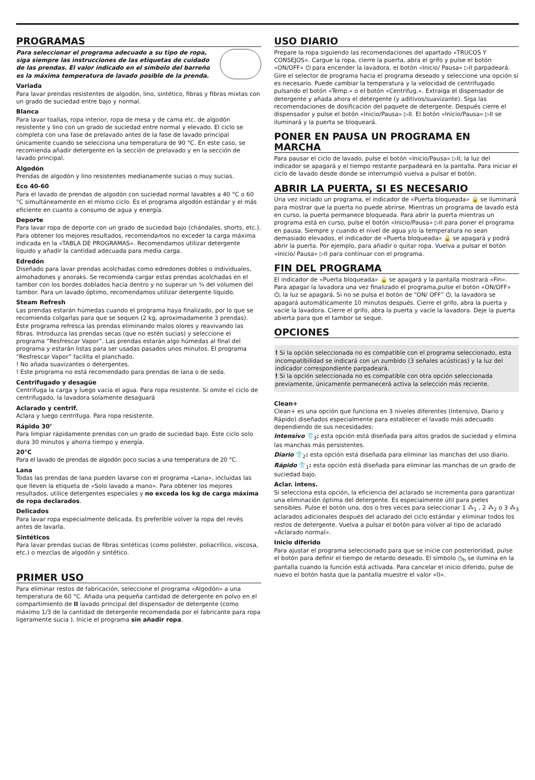PROGRAMAS
Para seleccionar el programa adecuado a su tipo de ropa, siga siempre las instrucciones de las etiquetas de cuidado de las prendas. El valor indicado en el símbolo del barreño es la máxima temperatura de lavado posible de la prenda.
Variada
Para lavar prendas resistentes de algodón, lino, sintético, fibras y fibras mixtas con un grado de suciedad entre bajo y normal.
Blanca
Para lavar toallas, ropa interior, ropa de mesa y de cama etc. de algodón resistente y lino con un grado de suciedad entre normal y elevado. El ciclo se completa con una fase de prelavado antes de la fase de lavado principal únicamente cuando se selecciona una temperatura de 90 °C. En este caso, se recomienda añadir detergente en la sección de prelavado y en la sección de lavado principal.
Algodón
Prendas de algodón y lino resistentes medianamente sucias o muy sucias.
Eco 40-60
Para el lavado de prendas de algodón con suciedad normal lavables a 40 °C o 60 °C simultáneamente en el mismo ciclo. Es el programa algodón estándar y el más eficiente en cuanto a consumo de agua y energía.
Deporte
Para lavar ropa de deporte con un grado de suciedad bajo (chándales, shorts, etc.). Para obtener los mejores resultados, recomendamos no exceder la carga máxima indicada en la «TABLA DE PROGRAMAS». Recomendamos utilizar detergente líquido y añadir la cantidad adecuada para media carga.
Edredón
Diseñado para lavar prendas acolchadas como edredones dobles o individuales, almohadones y anoraks. Se recomienda cargar estas prendas acolchadas en el tambor con los bordes doblados hacia dentro y no superar un ¾ del volumen del tambor. Para un lavado óptimo, recomendamos utilizar detergente líquido.
Steam Refresh
Las prendas estarán húmedas cuando el programa haya finalizado, por lo que se recomienda colgarlas para que se sequen (2 kg, aproximadamente 3 prendas). Este programa refresca las prendas eliminando malos olores y reavivando las fibras. Introduzca las prendas secas (que no estén sucias) y seleccione el programa “Resfrescar Vapor”. Las prendas estarán algo húmedas al final del programa y estarán listas para ser usadas pasados unos minutos. El programa “Resfrescar Vapor” facilita el planchado.
! No añada suavizantes o detergentes.
! Este programa no está recomendado para prendas de lana o de seda.
Centrifugado y desagüe
Centrifuga la carga y luego vacía el agua. Para ropa resistente. Si omite el ciclo de centrifugado, la lavadora solamente desaguará
Aclarado y centrif.
Aclara y luego centrifuga. Para ropa resistente.
Rápido 30’
Para limpiar rápidamente prendas con un grado de suciedad bajo. Este ciclo solo dura 30 minutos y ahorra tiempo y energía.
20°C
Para el lavado de prendas de algodón poco sucias a una temperatura de 20 °C.
Lana
Todas las prendas de lana pueden lavarse con el programa «Lana», incluidas las que lleven la etiqueta de «Solo lavado a mano». Para obtener los mejores resultados, utilice detergentes especiales y no exceda los kg de carga máxima de ropa declarados.
Delicados
Para lavar ropa especialmente delicada. Es preferible volver la ropa del revés antes de lavarla.
Sintéticos
Para lavar prendas sucias de fibras sintéticas (como poliéster, poliacrílico, viscosa, etc.) o mezclas de algodón y sintético.
PRIMER USO
Para eliminar restos de fabricación, seleccione el programa «Algodón» a una temperatura de 60 °C. Añada una pequeña cantidad de detergente en polvo en el compartimiento de II lavado principal del dispensador de detergente (como máximo 1/3 de la cantidad de detergente recomendada por el fabricante para ropa ligeramente sucia ). Inicie el programa sin añadir ropa.
USO DIARIO
Prepare la ropa siguiendo las recomendaciones del apartado «TRUCOS Y CONSEJOS». Cargue la ropa, cierre la puerta, abra el grifo y pulse el botón «ON/OFF» ⏻ para encender la lavadora, el botón «Inicio/ Pausa» ▷II parpadeará. Gire el selector de programa hacia el programa deseado y seleccione una opción si es necesario. Puede cambiar la temperatura y la velocidad de centrifugado pulsando el botón «Temp.» o el botón «Centrifug.». Extraiga el dispensador de detergente y añada ahora el detergente (y aditivos/suavizante). Siga las recomendaciones de dosificación del paquete de detergente. Después cierre el dispensador y pulse el botón «Inicio/Pausa» ▷II. El botón «Inicio/Pausa» ▷II se iluminará y la puerta se bloqueará.
PONER EN PAUSA UN PROGRAMA EN MARCHA
Para pausar el ciclo de lavado, pulse el botón «Inicio/Pausa» ▷II; la luz del indicador se apagará y el tiempo restante parpadeará en la pantalla. Para iniciar el ciclo de lavado desde donde se interrumpió vuelva a pulsar el botón.
ABRIR LA PUERTA, SI ES NECESARIO
Una vez iniciado un programa, el indicador de «Puerta bloqueada» 🔒 se iluminará para mostrar que la puerta no puede abrirse. Mientras un programa de lavado está en curso, la puerta permanece bloqueada. Para abrir la puerta mientras un programa está en curso, pulse el botón «Inicio/Pausa» ▷II para poner el programa en pausa. Siempre y cuando el nivel de agua y/o la temperatura no sean demasiado elevados, el indicador de «Puerta bloqueada» 🔒 se apagará y podrá abrir la puerta. Por ejemplo, para añadir o quitar ropa. Vuelva a pulsar el botón «Inicio/ Pausa» ▷II para continuar con el programa.
FIN DEL PROGRAMA
El indicador de «Puerta bloqueada» 🔒 se apagará y la pantalla mostrará «Fin». Para apagar la lavadora una vez finalizado el programa,pulse el botón «ON/OFF» ⏻, la luz se apagará. Si no se pulsa el botón de “ON/ OFF” ⏻, la lavadora se apagará automáticamente 10 minutos después. Cierre el grifo, abra la puerta y vacíe la lavadora. Cierre el grifo, abra la puerta y vacíe la lavadora. Deje la puerta abierta para que el tambor se seque.
OPCIONES
! Si la opción seleccionada no es compatible con el programa seleccionado, esta incompatibilidad se indicará con un zumbido (3 señales acústicas) y la luz del indicador correspondiente parpadeará.
! Si la opción seleccionada no es compatible con otra opción seleccionada previamente, únicamente permanecerá activa la selección más reciente.
Clean+
Clean+ es una opción que funciona en 3 niveles diferentes (Intensivo, Diario y Rápido) diseñados especialmente para establecer el lavado más adecuado dependiendo de sus necesidades:
Intensivo 👕<sub>3</sub>: esta opción está diseñada para altos grados de suciedad y elimina las manchas más persistentes.
Diario 👕<sub>2</sub>: esta opción está diseñada para eliminar las manchas del uso diario.
Rápido 👕<sub>1</sub>: esta opción está diseñada para eliminar las manchas de un grado de suciedad bajo.
Aclar. intens.
Si selecciona esta opción, la eficiencia del aclarado se incrementa para garantizar una eliminación óptima del detergente. Es especialmente útil para pieles sensibles. Pulse el botón una, dos o tres veces para seleccionar 1 ⁂<sub>1</sub> , 2 ⁂<sub>2</sub> o 3 ⁂<sub>3</sub> aclarados adicionales después del aclarado del ciclo estándar y eliminar todos los restos de detergente. Vuelva a pulsar el botón para volver al tipo de aclarado «Aclarado normal».
Inicio diferido
Para ajustar el programa seleccionado para que se inicie con posterioridad, pulse el botón para definir el tiempo de retardo deseado. El símbolo ◷<sub>h</sub> se ilumina en la pantalla cuando la función está activada. Para cancelar el inicio diferido, pulse de nuevo el botón hasta que la pantalla muestre el valor «0».